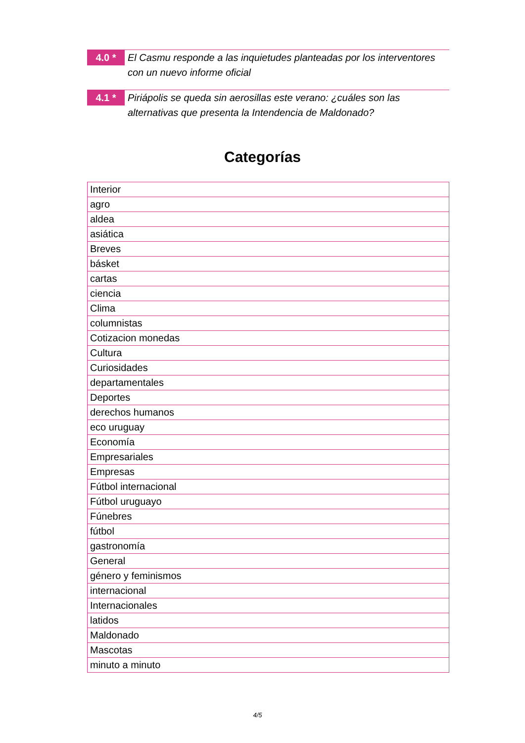4.0 *
El Casmu responde a las inquietudes planteadas por los interventores con un nuevo informe oficial
4.1 *
Piriápolis se queda sin aerosillas este verano: ¿cuáles son las alternativas que presenta la Intendencia de Maldonado?
Categorías
| Interior |
| agro |
| aldea |
| asiática |
| Breves |
| básket |
| cartas |
| ciencia |
| Clima |
| columnistas |
| Cotizacion monedas |
| Cultura |
| Curiosidades |
| departamentales |
| Deportes |
| derechos humanos |
| eco uruguay |
| Economía |
| Empresariales |
| Empresas |
| Fútbol internacional |
| Fútbol uruguayo |
| Fúnebres |
| fútbol |
| gastronomía |
| General |
| género y feminismos |
| internacional |
| Internacionales |
| latidos |
| Maldonado |
| Mascotas |
| minuto a minuto |
4/5